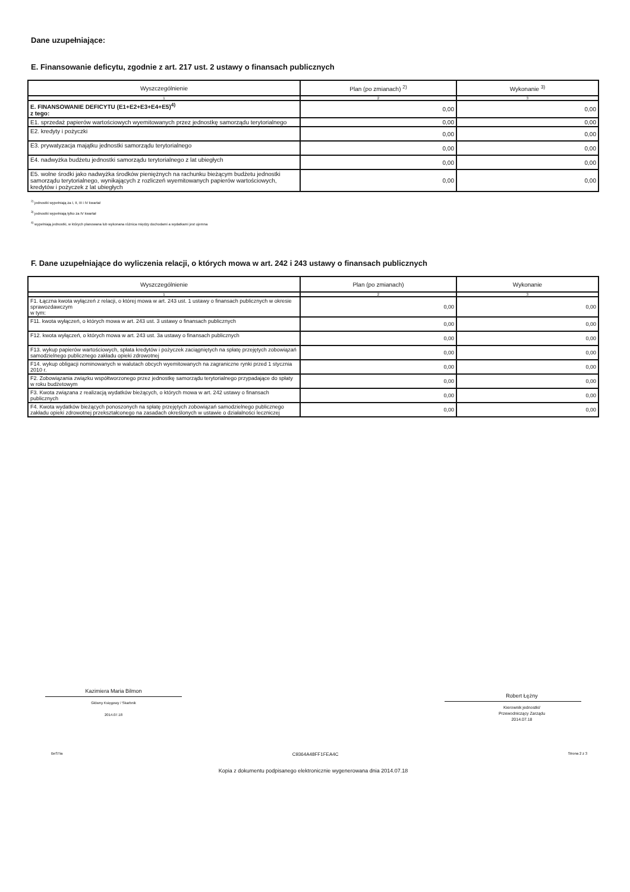Dane uzupełniające:
E. Finansowanie deficytu, zgodnie z art. 217 ust. 2 ustawy o finansach publicznych
| Wyszczególnienie | Plan (po zmianach) <sup>2)</sup> | Wykonanie <sup>3)</sup> |
| --- | --- | --- |
| 1 | 2 | 3 |
| E. FINANSOWANIE DEFICYTU (E1+E2+E3+E4+E5)<sup>4)</sup> z tego: | 0,00 | 0,00 |
| E1. sprzedaż papierów wartościowych wyemitowanych przez jednostkę samorządu terytorialnego | 0,00 | 0,00 |
| E2. kredyty i pożyczki | 0,00 | 0,00 |
| E3. prywatyzacja majątku jednostki samorządu terytorialnego | 0,00 | 0,00 |
| E4. nadwyżka budżetu jednostki samorządu terytorialnego z lat ubiegłych | 0,00 | 0,00 |
| E5. wolne środki jako nadwyżka środków pieniężnych na rachunku bieżącym budżetu jednostki samorządu terytorialnego, wynikających z rozliczeń wyemitowanych papierów wartościowych, kredytów i pożyczek z lat ubiegłych | 0,00 | 0,00 |
<sup>2)</sup> jednostki wypełniają za I, II, III i IV kwartał
<sup>3)</sup> jednostki wypełniają tylko za IV kwartał
<sup>4)</sup> wypełniają jednostki, w których planowana lub wykonana różnica między dochodami a wydatkami jest ujemna
F. Dane uzupełniające do wyliczenia relacji, o których mowa w art. 242 i 243 ustawy o finansach publicznych
| Wyszczególnienie | Plan (po zmianach) | Wykonanie |
| --- | --- | --- |
| 1 | 2 | 3 |
| F1. Łączna kwota wyłączeń z relacji, o której mowa w art. 243 ust. 1 ustawy o finansach publicznych w okresie sprawozdawczym w tym: | 0,00 | 0,00 |
| F11. kwota wyłączeń, o których mowa w art. 243 ust. 3 ustawy o finansach publicznych | 0,00 | 0,00 |
| F12. kwota wyłączeń, o których mowa w art. 243 ust. 3a ustawy o finansach publicznych | 0,00 | 0,00 |
| F13. wykup papierów wartościowych, spłata kredytów i pożyczek zaciągniętych na spłatę przejętych zobowiązań samodzielnego publicznego zakładu opieki zdrowotnej | 0,00 | 0,00 |
| F14. wykup obligacji nominowanych w walutach obcych wyemitowanych na zagraniczne rynki przed 1 stycznia 2010 r. | 0,00 | 0,00 |
| F2. Zobowiązania związku współtworzonego przez jednostkę samorządu terytorialnego przypadające do spłaty w roku budżetowym | 0,00 | 0,00 |
| F3. Kwota związana z realizacją wydatków bieżących, o których mowa w art. 242 ustawy o finansach publicznych | 0,00 | 0,00 |
| F4. Kwota wydatków bieżących ponoszonych na spłatę przejętych zobowiązań samodzielnego publicznego zakładu opieki zdrowotnej przekształconego na zasadach określonych w ustawie o działalności leczniczej | 0,00 | 0,00 |
Kazimiera Maria Bilmon
Główny Księgowy / Skarbnik
2014.07.18
Robert Łężny
Kierownik jednostki/
Przewodniczący Zarządu
2014.07.18
BeSTia C9364A48FF1FEA4C Strona 2 z 3
Kopia z dokumentu podpisanego elektronicznie wygenerowana dnia 2014.07.18